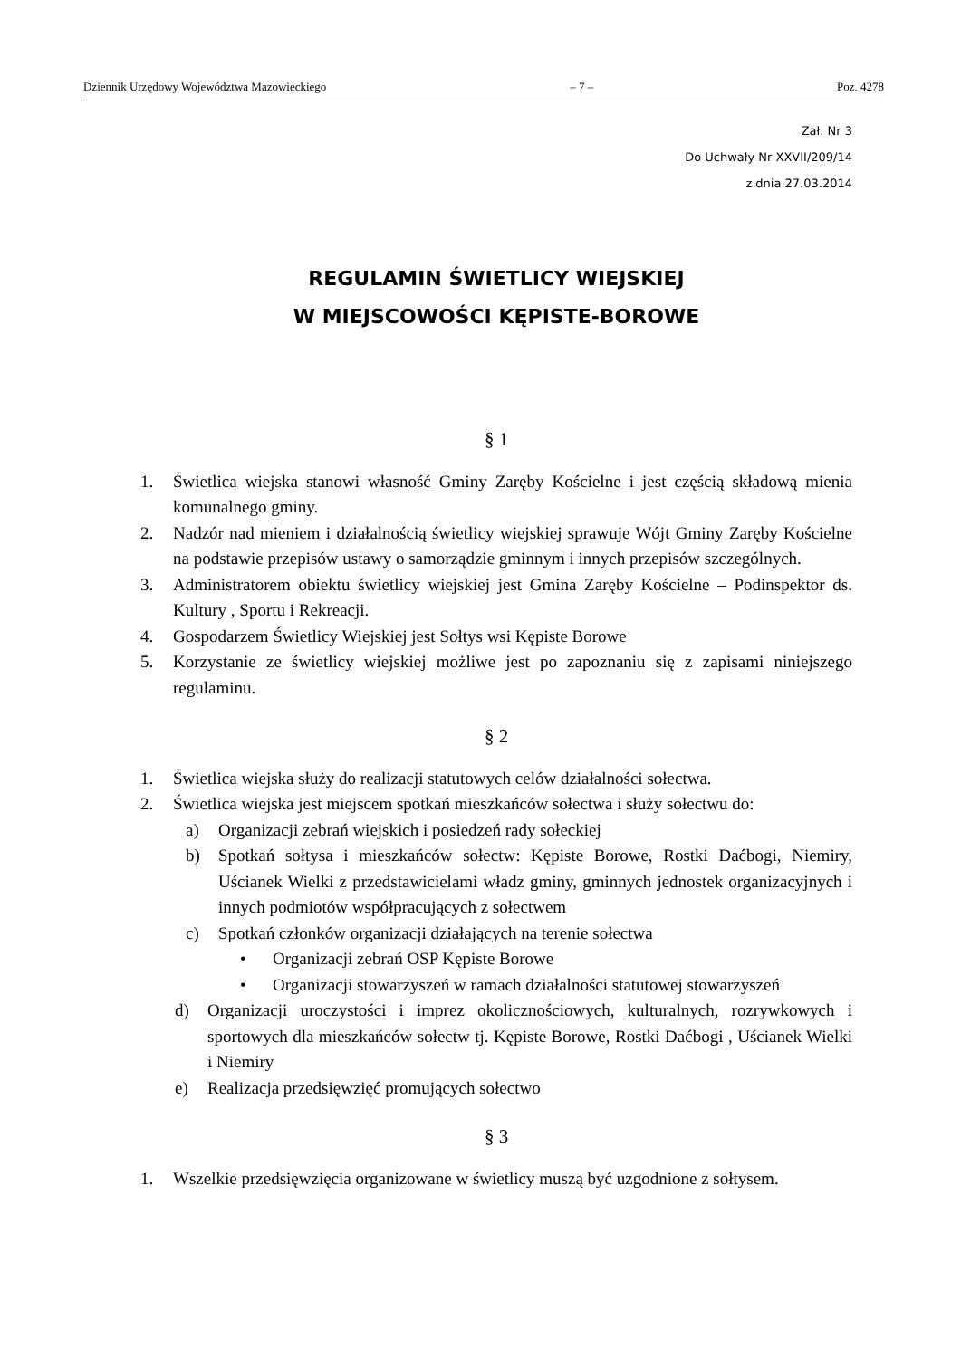Dziennik Urzędowy Województwa Mazowieckiego – 7 – Poz. 4278
Zał. Nr 3
Do Uchwały Nr XXVII/209/14
z dnia 27.03.2014
REGULAMIN ŚWIETLICY WIEJSKIEJ
W MIEJSCOWOŚCI KĘPISTE-BOROWE
§ 1
1. Świetlica wiejska stanowi własność Gminy Zaręby Kościelne i jest częścią składową mienia komunalnego gminy.
2. Nadzór nad mieniem i działalnością świetlicy wiejskiej sprawuje Wójt Gminy Zaręby Kościelne na podstawie przepisów ustawy o samorządzie gminnym i innych przepisów szczególnych.
3. Administratorem obiektu świetlicy wiejskiej jest Gmina Zaręby Kościelne – Podinspektor ds. Kultury , Sportu i Rekreacji.
4. Gospodarzem Świetlicy Wiejskiej jest Sołtys wsi Kępiste Borowe
5. Korzystanie ze świetlicy wiejskiej możliwe jest po zapoznaniu się z zapisami niniejszego regulaminu.
§ 2
1. Świetlica wiejska służy do realizacji statutowych celów działalności sołectwa.
2. Świetlica wiejska jest miejscem spotkań mieszkańców sołectwa i służy sołectwu do:
a) Organizacji zebrań wiejskich i posiedzeń rady sołeckiej
b) Spotkań sołtysa i mieszkańców sołectw: Kępiste Borowe, Rostki Daćbogi, Niemiry, Uścianek Wielki z przedstawicielami władz gminy, gminnych jednostek organizacyjnych i innych podmiotów współpracujących z sołectwem
c) Spotkań członków organizacji działających na terenie sołectwa
• Organizacji zebrań OSP Kępiste Borowe
• Organizacji stowarzyszeń w ramach działalności statutowej stowarzyszeń
d) Organizacji uroczystości i imprez okolicznościowych, kulturalnych, rozrywkowych i sportowych dla mieszkańców sołectw tj. Kępiste Borowe, Rostki Daćbogi , Uścianek Wielki i Niemiry
e) Realizacja przedsięwzięć promujących sołectwo
§ 3
1. Wszelkie przedsięwzięcia organizowane w świetlicy muszą być uzgodnione z sołtysem.